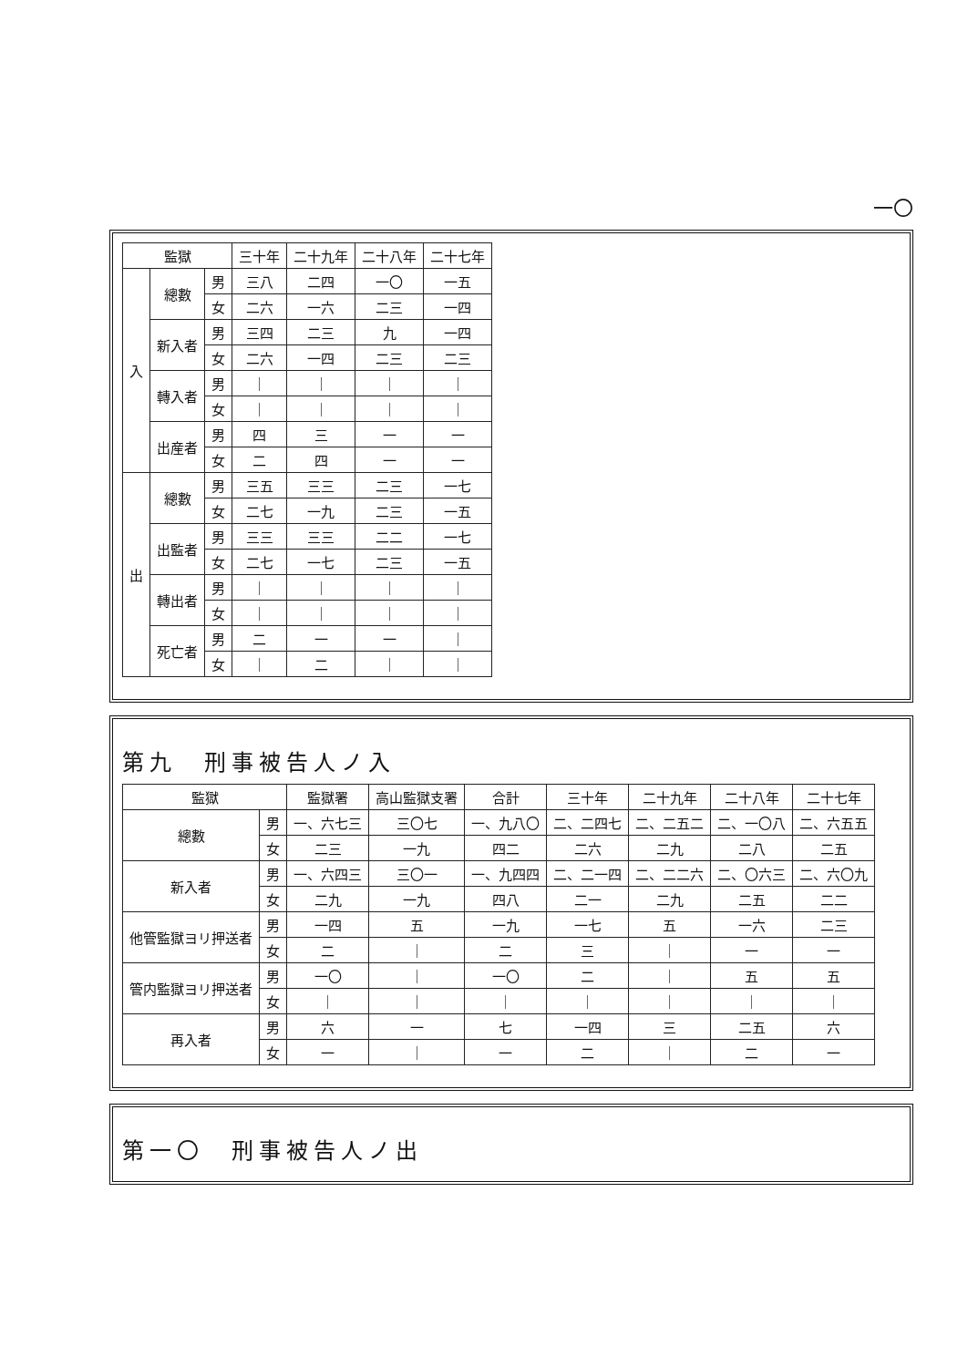一〇
| 監獄 | | | 三十年 | 二十九年 | 二十八年 | 二十七年 |
| --- | --- | --- | --- | --- | --- | --- |
| 入 | 總數 | 男 | 三八 | 二四 | 一〇 | 一五 |
| | | 女 | 二六 | 一六 | 二三 | 一四 |
| | 新入者 | 男 | 三四 | 二三 | 九 | 一四 |
| | | 女 | 二六 | 一四 | 二三 | 二三 |
| | 轉入者 | 男 | ｜ | ｜ | ｜ | ｜ |
| | | 女 | ｜ | ｜ | ｜ | ｜ |
| | 出産者 | 男 | 四 | 三 | 一 | 一 |
| | | 女 | 二 | 四 | 一 | 一 |
| 出 | 總數 | 男 | 三五 | 三三 | 二三 | 一七 |
| | | 女 | 二七 | 一九 | 二三 | 一五 |
| | 出監者 | 男 | 三三 | 三三 | 二二 | 一七 |
| | | 女 | 二七 | 一七 | 二三 | 一五 |
| | 轉出者 | 男 | ｜ | ｜ | ｜ | ｜ |
| | | 女 | ｜ | ｜ | ｜ | ｜ |
| | 死亡者 | 男 | 二 | 一 | 一 | ｜ |
| | | 女 | ｜ | 二 | ｜ | ｜ |
第九　刑事被告人ノ入
| 監獄 | | 監獄署 | 高山監獄支署 | 合計 | 三十年 | 二十九年 | 二十八年 | 二十七年 |
| --- | --- | --- | --- | --- | --- | --- | --- | --- |
| 總數 | 男 | 一、六七三 | 三〇七 | 一、九八〇 | 二、二四七 | 二、二五二 | 二、一〇八 | 二、六五五 |
| | 女 | 二三 | 一九 | 四二 | 二六 | 二九 | 二八 | 二五 |
| 新入者 | 男 | 一、六四三 | 三〇一 | 一、九四四 | 二、二一四 | 二、二二六 | 二、〇六三 | 二、六〇九 |
| | 女 | 二九 | 一九 | 四八 | 二一 | 二九 | 二五 | 二二 |
| 他管監獄ヨリ押送者 | 男 | 一四 | 五 | 一九 | 一七 | 五 | 一六 | 二三 |
| | 女 | 二 | ｜ | 二 | 三 | ｜ | 一 | 一 |
| 管内監獄ヨリ押送者 | 男 | 一〇 | ｜ | 一〇 | 二 | ｜ | 五 | 五 |
| | 女 | ｜ | ｜ | ｜ | ｜ | ｜ | ｜ | ｜ |
| 再入者 | 男 | 六 | 一 | 七 | 一四 | 三 | 二五 | 六 |
| | 女 | 一 | ｜ | 一 | 二 | ｜ | 二 | 一 |
第一〇　刑事被告人ノ出